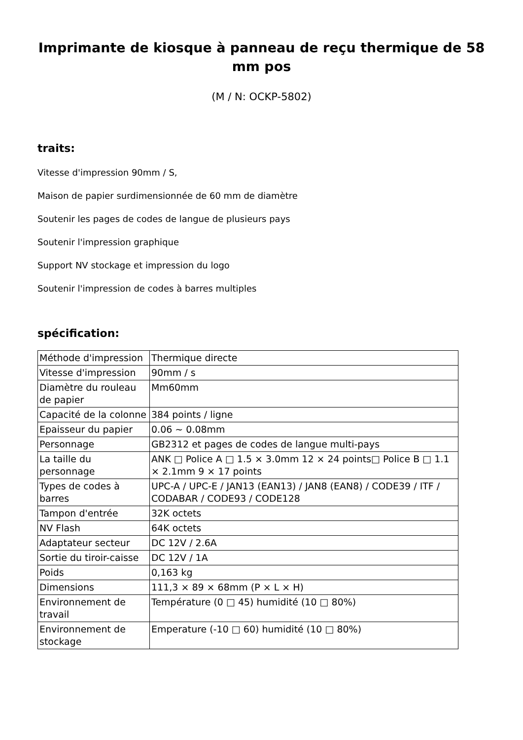Imprimante de kiosque à panneau de reçu thermique de 58 mm pos
(M / N: OCKP-5802)
traits:
Vitesse d'impression 90mm / S,
Maison de papier surdimensionnée de 60 mm de diamètre
Soutenir les pages de codes de langue de plusieurs pays
Soutenir l'impression graphique
Support NV stockage et impression du logo
Soutenir l'impression de codes à barres multiples
spécification:
| Méthode d'impression | Thermique directe |
| Vitesse d'impression | 90mm / s |
| Diamètre du rouleau de papier | Mm60mm |
| Capacité de la colonne | 384 points / ligne |
| Epaisseur du papier | 0.06 ~ 0.08mm |
| Personnage | GB2312 et pages de codes de langue multi-pays |
| La taille du personnage | ANK □ Police A □ 1.5 × 3.0mm 12 × 24 points□ Police B □ 1.1 × 2.1mm 9 × 17 points |
| Types de codes à barres | UPC-A / UPC-E / JAN13 (EAN13) / JAN8 (EAN8) / CODE39 / ITF / CODABAR / CODE93 / CODE128 |
| Tampon d'entrée | 32K octets |
| NV Flash | 64K octets |
| Adaptateur secteur | DC 12V / 2.6A |
| Sortie du tiroir-caisse | DC 12V / 1A |
| Poids | 0,163 kg |
| Dimensions | 111,3 × 89 × 68mm (P × L × H) |
| Environnement de travail | Température (0 □ 45) humidité (10 □ 80%) |
| Environnement de stockage | Emperature (-10 □ 60) humidité (10 □ 80%) |